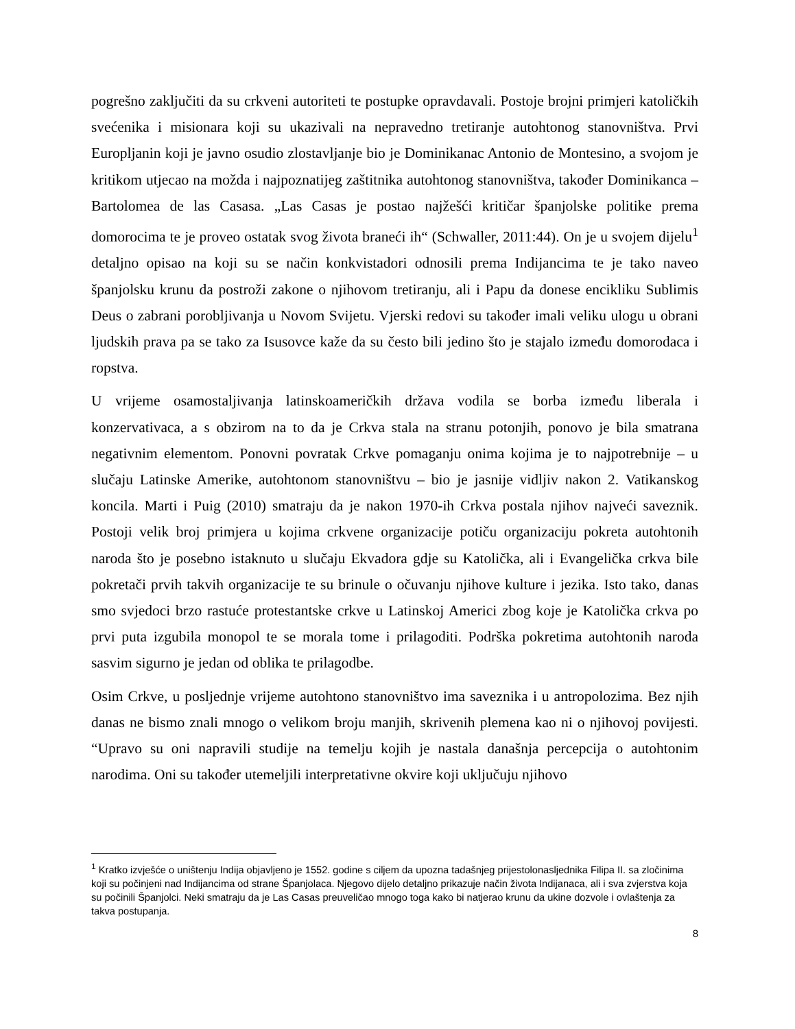pogrešno zaključiti da su crkveni autoriteti te postupke opravdavali. Postoje brojni primjeri katoličkih svećenika i misionara koji su ukazivali na nepravedno tretiranje autohtonog stanovništva. Prvi Europljanin koji je javno osudio zlostavljanje bio je Dominikanac Antonio de Montesino, a svojom je kritikom utjecao na možda i najpoznatijeg zaštitnika autohtonog stanovništva, također Dominikanca – Bartolomea de las Casasa. „Las Casas je postao najžešći kritičar španjolske politike prema domorocima te je proveo ostatak svog života braneći ih“ (Schwaller, 2011:44). On je u svojem dijelu<sup>1</sup> detaljno opisao na koji su se način konkvistadori odnosili prema Indijancima te je tako naveo španjolsku krunu da postroži zakone o njihovom tretiranju, ali i Papu da donese encikliku Sublimis Deus o zabrani porobljivanja u Novom Svijetu. Vjerski redovi su također imali veliku ulogu u obrani ljudskih prava pa se tako za Isusovce kaže da su često bili jedino što je stajalo između domorodaca i ropstva.
U vrijeme osamostaljivanja latinskoameričkih država vodila se borba između liberala i konzervativaca, a s obzirom na to da je Crkva stala na stranu potonjih, ponovo je bila smatrana negativnim elementom. Ponovni povratak Crkve pomaganju onima kojima je to najpotrebnije – u slučaju Latinske Amerike, autohtonom stanovništvu – bio je jasnije vidljiv nakon 2. Vatikanskog koncila. Marti i Puig (2010) smatraju da je nakon 1970-ih Crkva postala njihov najveći saveznik. Postoji velik broj primjera u kojima crkvene organizacije potiču organizaciju pokreta autohtonih naroda što je posebno istaknuto u slučaju Ekvadora gdje su Katolička, ali i Evangelička crkva bile pokretači prvih takvih organizacije te su brinule o očuvanju njihove kulture i jezika. Isto tako, danas smo svjedoci brzo rastuće protestantske crkve u Latinskoj Americi zbog koje je Katolička crkva po prvi puta izgubila monopol te se morala tome i prilagoditi. Podrška pokretima autohtonih naroda sasvim sigurno je jedan od oblika te prilagodbe.
Osim Crkve, u posljednje vrijeme autohtono stanovništvo ima saveznika i u antropolozima. Bez njih danas ne bismo znali mnogo o velikom broju manjih, skrivenih plemena kao ni o njihovoj povijesti. “Upravo su oni napravili studije na temelju kojih je nastala današnja percepcija o autohtonim narodima. Oni su također utemeljili interpretativne okvire koji uključuju njihovo
<sup>1</sup> Kratko izvješće o uništenju Indija objavljeno je 1552. godine s ciljem da upozna tadašnjeg prijestolonasljednika Filipa II. sa zločinima koji su počinjeni nad Indijancima od strane Španjolaca. Njegovo dijelo detaljno prikazuje način života Indijanaca, ali i sva zvjerstva koja su počinili Španjolci. Neki smatraju da je Las Casas preuveličao mnogo toga kako bi natjerao krunu da ukine dozvole i ovlaštenja za takva postupanja.
8